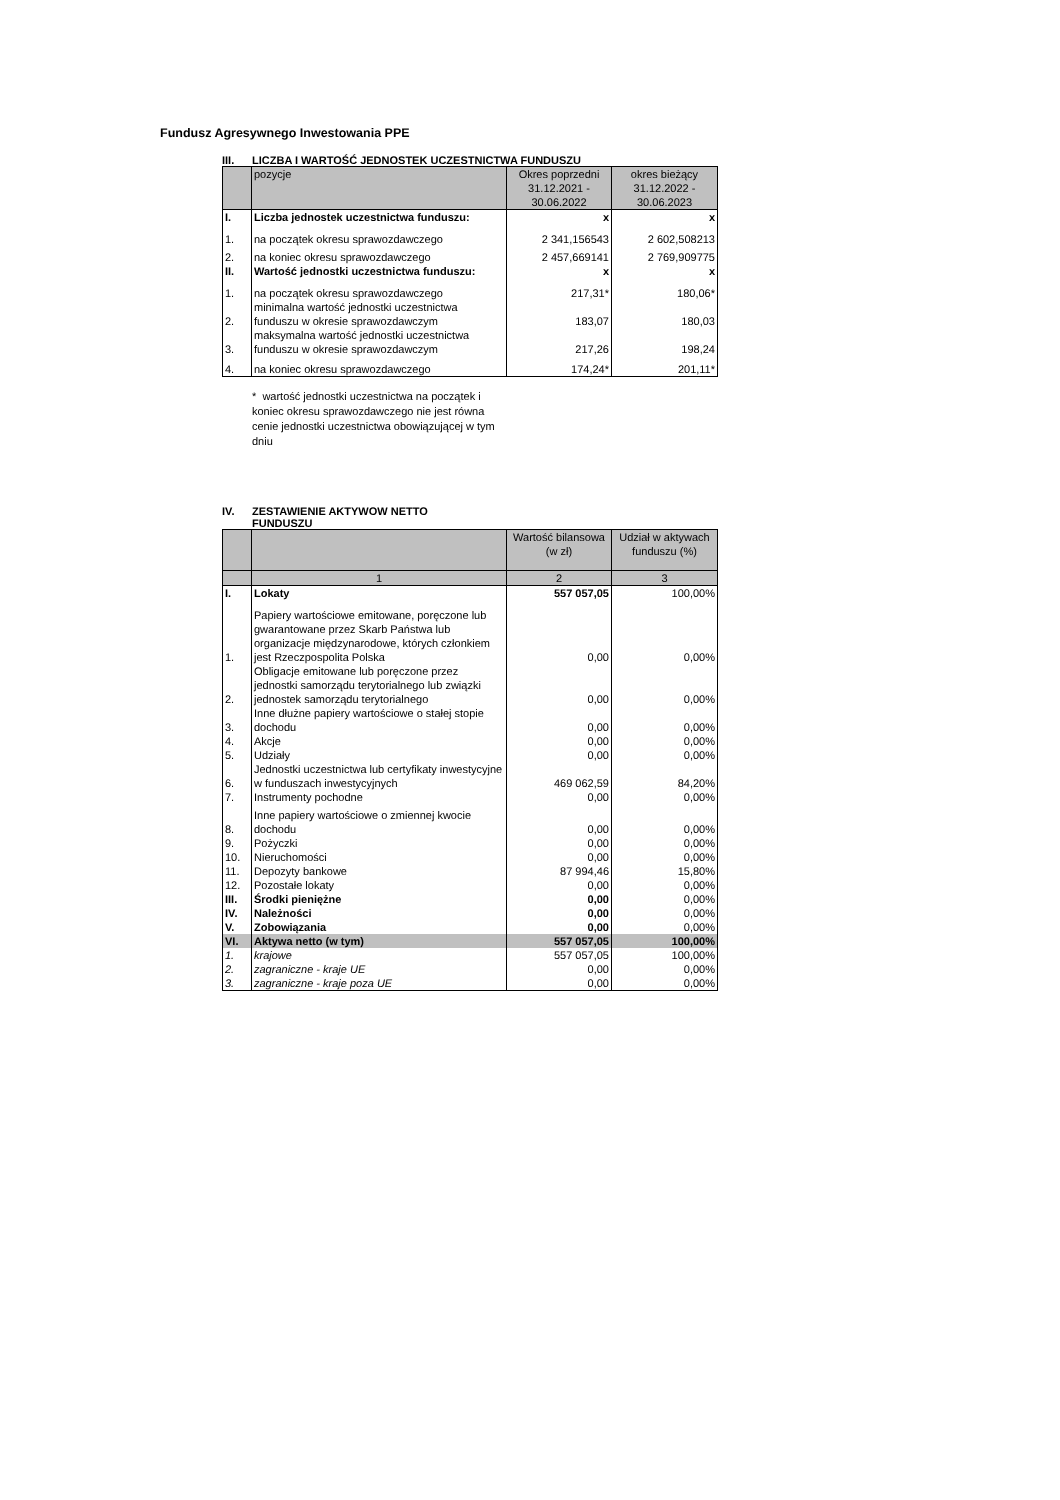Fundusz Agresywnego Inwestowania PPE
III. LICZBA I WARTOŚĆ JEDNOSTEK UCZESTNICTWA FUNDUSZU
| | pozycje | Okres poprzedni 31.12.2021 - 30.06.2022 | okres bieżący 31.12.2022 - 30.06.2023 |
| --- | --- | --- | --- |
| I. | Liczba jednostek uczestnictwa funduszu: | x | x |
| 1. | na początek okresu sprawozdawczego | 2 341,156543 | 2 602,508213 |
| 2. | na koniec okresu sprawozdawczego | 2 457,669141 | 2 769,909775 |
| II. | Wartość jednostki uczestnictwa funduszu: | x | x |
| 1. | na początek okresu sprawozdawczego | 217,31* | 180,06* |
| 2. | minimalna wartość jednostki uczestnictwa funduszu w okresie sprawozdawczym | 183,07 | 180,03 |
| 3. | maksymalna wartość jednostki uczestnictwa funduszu w okresie sprawozdawczym | 217,26 | 198,24 |
| 4. | na koniec okresu sprawozdawczego | 174,24* | 201,11* |
* wartość jednostki uczestnictwa na początek i koniec okresu sprawozdawczego nie jest równa cenie jednostki uczestnictwa obowiązującej w tym dniu
IV. ZESTAWIENIE AKTYWOW NETTO
FUNDUSZU
| | | Wartość bilansowa (w zł) | Udział w aktywach funduszu (%) |
| --- | --- | --- | --- |
| | 1 | 2 | 3 |
| I. | Lokaty | 557 057,05 | 100,00% |
| 1. | Papiery wartościowe emitowane, poręczone lub gwarantowane przez Skarb Państwa lub organizacje międzynarodowe, których członkiem jest Rzeczpospolita Polska | 0,00 | 0,00% |
| 2. | Obligacje emitowane lub poręczone przez jednostki samorządu terytorialnego lub związki jednostek samorządu terytorialnego | 0,00 | 0,00% |
| 3. | Inne dłużne papiery wartościowe o stałej stopie dochodu | 0,00 | 0,00% |
| 4. | Akcje | 0,00 | 0,00% |
| 5. | Udziały | 0,00 | 0,00% |
| 6. | Jednostki uczestnictwa lub certyfikaty inwestycyjne w funduszach inwestycyjnych | 469 062,59 | 84,20% |
| 7. | Instrumenty pochodne | 0,00 | 0,00% |
| 8. | Inne papiery wartościowe o zmiennej kwocie dochodu | 0,00 | 0,00% |
| 9. | Pożyczki | 0,00 | 0,00% |
| 10. | Nieruchomości | 0,00 | 0,00% |
| 11. | Depozyty bankowe | 87 994,46 | 15,80% |
| 12. | Pozostałe lokaty | 0,00 | 0,00% |
| III. | Środki pieniężne | 0,00 | 0,00% |
| IV. | Należności | 0,00 | 0,00% |
| V. | Zobowiązania | 0,00 | 0,00% |
| VI. | Aktywa netto (w tym) | 557 057,05 | 100,00% |
| 1. | krajowe | 557 057,05 | 100,00% |
| 2. | zagraniczne - kraje UE | 0,00 | 0,00% |
| 3. | zagraniczne - kraje poza UE | 0,00 | 0,00% |